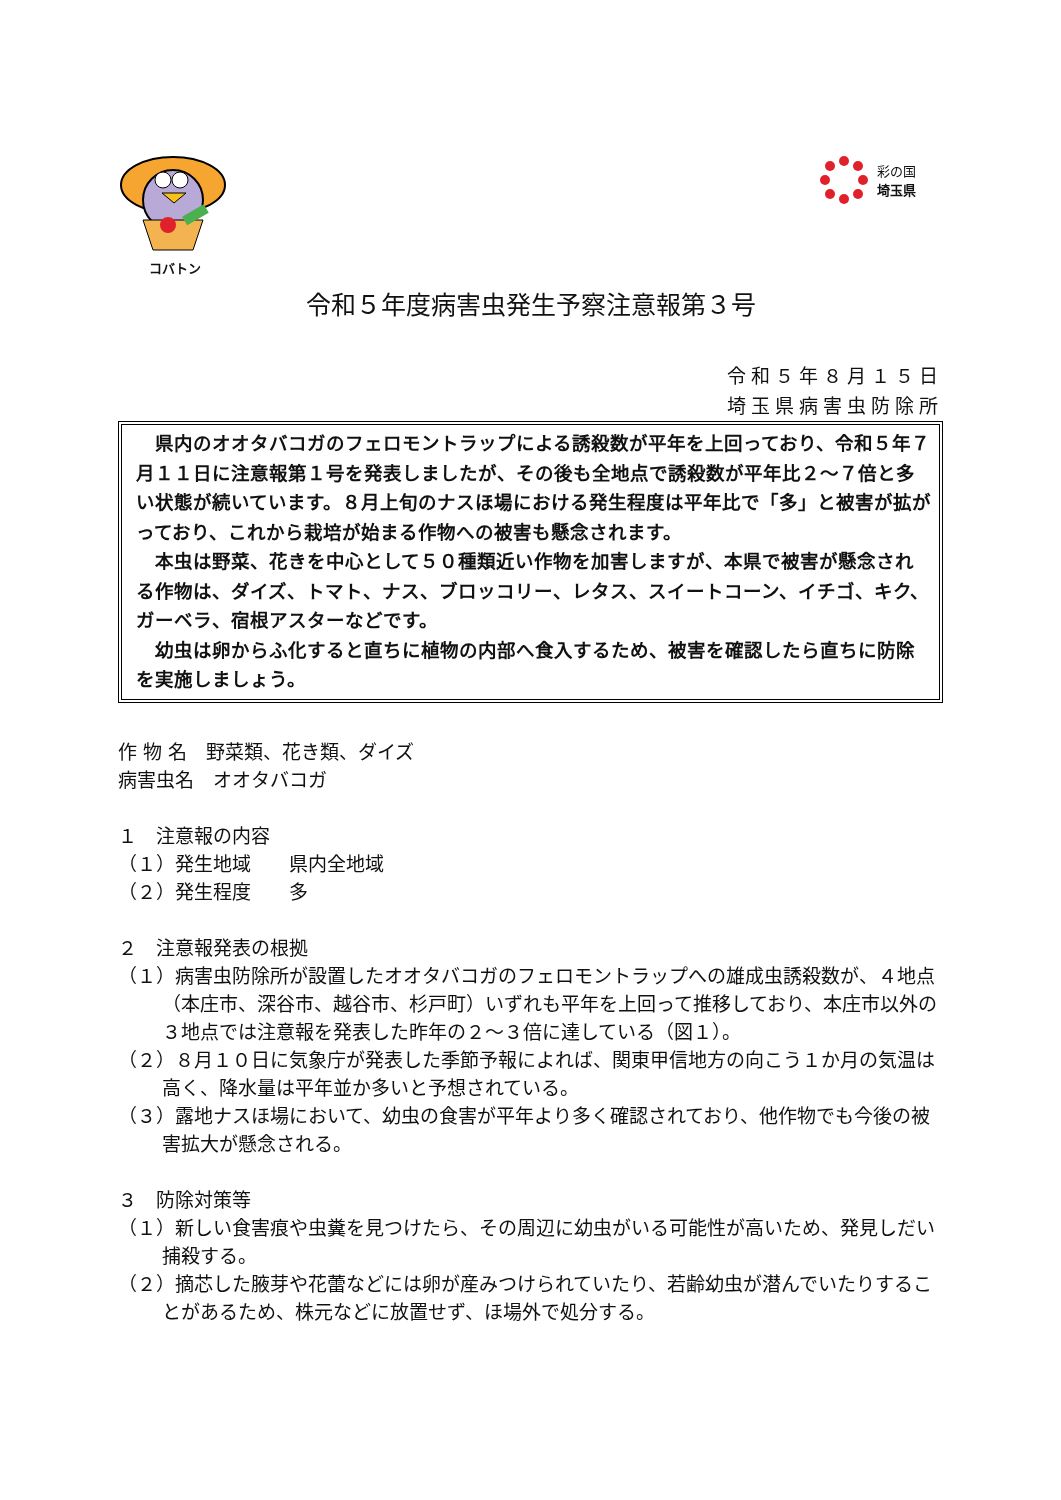コバトン
彩の国
埼玉県
令和５年度病害虫発生予察注意報第３号
令和５年８月１５日
埼玉県病害虫防除所
　県内のオオタバコガのフェロモントラップによる誘殺数が平年を上回っており、令和５年７月１１日に注意報第１号を発表しましたが、その後も全地点で誘殺数が平年比２～７倍と多い状態が続いています。８月上旬のナスほ場における発生程度は平年比で「多」と被害が拡がっており、これから栽培が始まる作物への被害も懸念されます。
　本虫は野菜、花きを中心として５０種類近い作物を加害しますが、本県で被害が懸念される作物は、ダイズ、トマト、ナス、ブロッコリー、レタス、スイートコーン、イチゴ、キク、ガーベラ、宿根アスターなどです。
　幼虫は卵からふ化すると直ちに植物の内部へ食入するため、被害を確認したら直ちに防除を実施しましょう。
作 物 名　野菜類、花き類、ダイズ
病害虫名　オオタバコガ
１　注意報の内容
（１）発生地域　　県内全地域
（２）発生程度　　多
２　注意報発表の根拠
（１）病害虫防除所が設置したオオタバコガのフェロモントラップへの雄成虫誘殺数が、４地点（本庄市、深谷市、越谷市、杉戸町）いずれも平年を上回って推移しており、本庄市以外の３地点では注意報を発表した昨年の２～３倍に達している（図１）。
（２）８月１０日に気象庁が発表した季節予報によれば、関東甲信地方の向こう１か月の気温は高く、降水量は平年並か多いと予想されている。
（３）露地ナスほ場において、幼虫の食害が平年より多く確認されており、他作物でも今後の被害拡大が懸念される。
３　防除対策等
（１）新しい食害痕や虫糞を見つけたら、その周辺に幼虫がいる可能性が高いため、発見しだい捕殺する。
（２）摘芯した腋芽や花蕾などには卵が産みつけられていたり、若齢幼虫が潜んでいたりすることがあるため、株元などに放置せず、ほ場外で処分する。